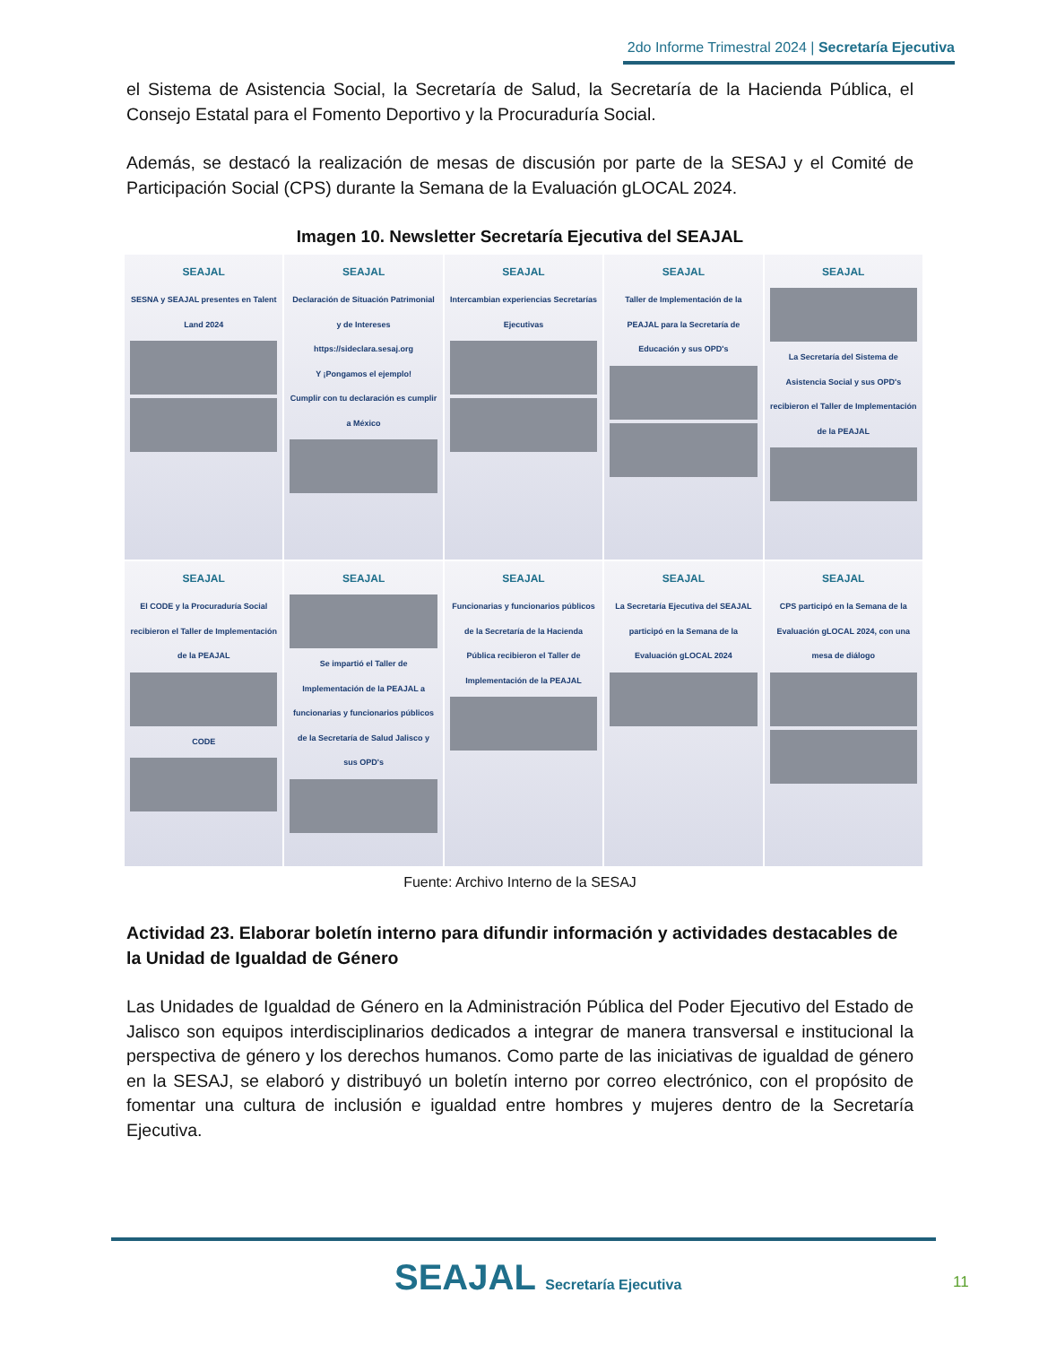2do Informe Trimestral 2024 | Secretaría Ejecutiva
el Sistema de Asistencia Social, la Secretaría de Salud, la Secretaría de la Hacienda Pública, el Consejo Estatal para el Fomento Deportivo y la Procuraduría Social.
Además, se destacó la realización de mesas de discusión por parte de la SESAJ y el Comité de Participación Social (CPS) durante la Semana de la Evaluación gLOCAL 2024.
Imagen 10. Newsletter Secretaría Ejecutiva del SEAJAL
SEAJAL
SESNA y SEAJAL presentes en Talent Land 2024
SEAJAL
Declaración de Situación Patrimonial y de Intereses
https://sideclara.sesaj.org
Y ¡Pongamos el ejemplo!
Cumplir con tu declaración es cumplir a México
SEAJAL
Intercambian experiencias Secretarías Ejecutivas
SEAJAL
Taller de Implementación de la PEAJAL para la Secretaría de Educación y sus OPD's
SEAJAL
La Secretaría del Sistema de Asistencia Social y sus OPD's recibieron el Taller de Implementación de la PEAJAL
SEAJAL
El CODE y la Procuraduría Social recibieron el Taller de Implementación de la PEAJAL
CODE
SEAJAL
Se impartió el Taller de Implementación de la PEAJAL a funcionarias y funcionarios públicos de la Secretaría de Salud Jalisco y sus OPD's
SEAJAL
Funcionarias y funcionarios públicos de la Secretaría de la Hacienda Pública recibieron el Taller de Implementación de la PEAJAL
SEAJAL
La Secretaría Ejecutiva del SEAJAL participó en la Semana de la Evaluación gLOCAL 2024
SEAJAL
CPS participó en la Semana de la Evaluación gLOCAL 2024, con una mesa de diálogo
Fuente: Archivo Interno de la SESAJ
Actividad 23. Elaborar boletín interno para difundir información y actividades destacables de la Unidad de Igualdad de Género
Las Unidades de Igualdad de Género en la Administración Pública del Poder Ejecutivo del Estado de Jalisco son equipos interdisciplinarios dedicados a integrar de manera transversal e institucional la perspectiva de género y los derechos humanos. Como parte de las iniciativas de igualdad de género en la SESAJ, se elaboró y distribuyó un boletín interno por correo electrónico, con el propósito de fomentar una cultura de inclusión e igualdad entre hombres y mujeres dentro de la Secretaría Ejecutiva.
SEAJAL Secretaría Ejecutiva 11